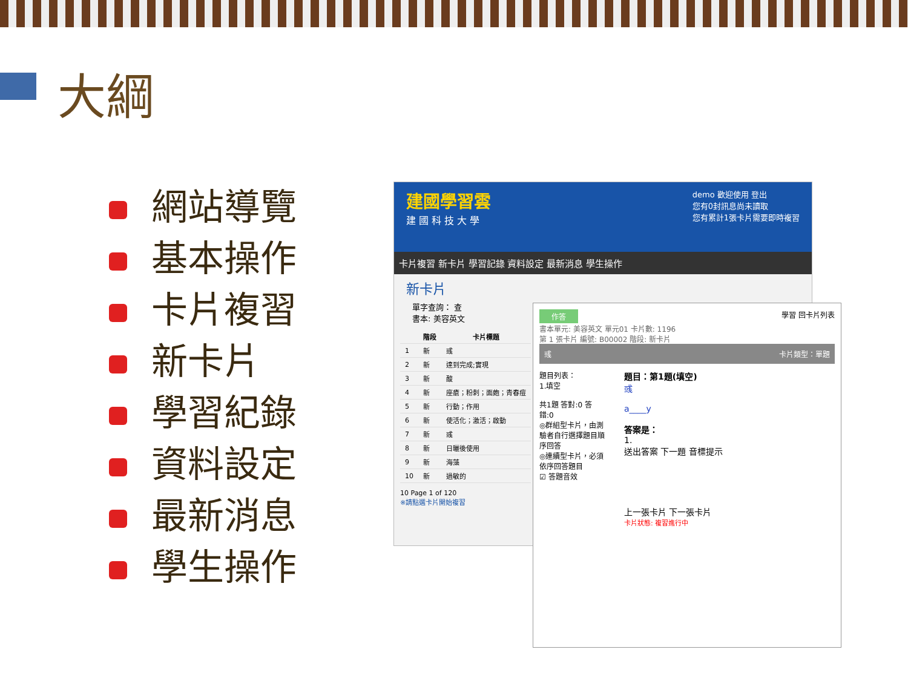大綱
網站導覽
基本操作
卡片複習
新卡片
學習紀錄
資料設定
最新消息
學生操作
demo 歡迎使用 登出
您有0封訊息尚未讀取
您有累計1張卡片需要即時複習
建國學習雲
建 國 科 技 大 學
卡片複習 新卡片 學習記錄 資料設定 最新消息 學生操作
新卡片
單字查詢： 查
書本: 美容英文
| | 階段 | 卡片標題 |
| --- | --- | --- |
| 1 | 新 | 彧 |
| 2 | 新 | 達到完成;實現 |
| 3 | 新 | 酸 |
| 4 | 新 | 座瘡；粉刺；面皰；青春痘 |
| 5 | 新 | 行動；作用 |
| 6 | 新 | 使活化；激活；啟動 |
| 7 | 新 | 彧 |
| 8 | 新 | 日曬後使用 |
| 9 | 新 | 海藻 |
| 10 | 新 | 過敏的 |
10 Page 1 of 120
※請點選卡片開始複習
作答
學習 回卡片列表
書本單元: 美容英文 單元01 卡片數: 1196
第 1 張卡片 編號: B00002 階段: 新卡片
彧 卡片類型：單題
題目列表：
1.填空
共1題 答對:0 答錯:0
◎群組型卡片，由測驗者自行選擇題目順序回答
◎連續型卡片，必須依序回答題目
☑ 答題音效
題目：第1題(填空)
彧
a____y
答案是：
1.
送出答案 下一題 音標提示
上一張卡片 下一張卡片
卡片狀態: 複習進行中